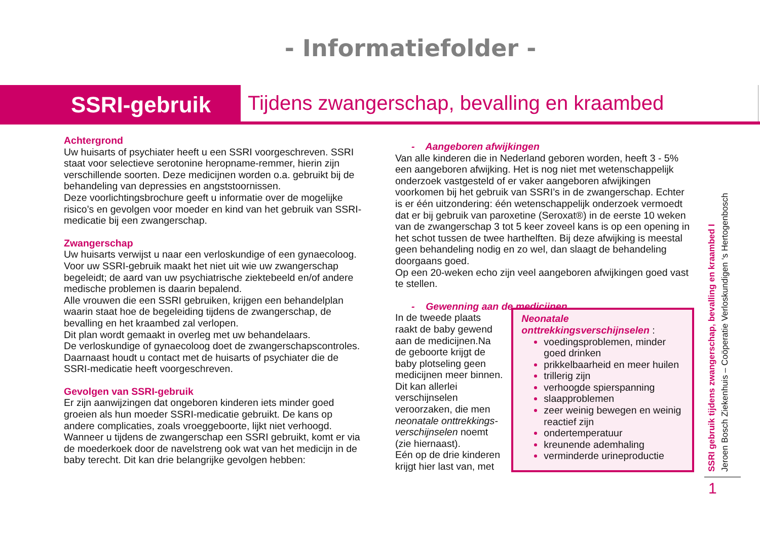- Informatiefolder -
SSRI-gebruik
Tijdens zwangerschap, bevalling en kraambed
Achtergrond
Uw huisarts of psychiater heeft u een SSRI voorgeschreven. SSRI staat voor selectieve serotonine heropname-remmer, hierin zijn verschillende soorten. Deze medicijnen worden o.a. gebruikt bij de behandeling van depressies en angststoornissen.
Deze voorlichtingsbrochure geeft u informatie over de mogelijke risico’s en gevolgen voor moeder en kind van het gebruik van SSRI-medicatie bij een zwangerschap.
Zwangerschap
Uw huisarts verwijst u naar een verloskundige of een gynaecoloog. Voor uw SSRI-gebruik maakt het niet uit wie uw zwangerschap begeleidt; de aard van uw psychiatrische ziektebeeld en/of andere medische problemen is daarin bepalend.
Alle vrouwen die een SSRI gebruiken, krijgen een behandelplan waarin staat hoe de begeleiding tijdens de zwangerschap, de bevalling en het kraambed zal verlopen.
Dit plan wordt gemaakt in overleg met uw behandelaars.
De verloskundige of gynaecoloog doet de zwangerschapscontroles. Daarnaast houdt u contact met de huisarts of psychiater die de SSRI-medicatie heeft voorgeschreven.
Gevolgen van SSRI-gebruik
Er zijn aanwijzingen dat ongeboren kinderen iets minder goed groeien als hun moeder SSRI-medicatie gebruikt. De kans op andere complicaties, zoals vroeggeboorte, lijkt niet verhoogd. Wanneer u tijdens de zwangerschap een SSRI gebruikt, komt er via de moederkoek door de navelstreng ook wat van het medicijn in de baby terecht. Dit kan drie belangrijke gevolgen hebben:
- Aangeboren afwijkingen
Van alle kinderen die in Nederland geboren worden, heeft 3 - 5% een aangeboren afwijking. Het is nog niet met wetenschappelijk onderzoek vastgesteld of er vaker aangeboren afwijkingen voorkomen bij het gebruik van SSRI’s in de zwangerschap. Echter is er één uitzondering: één wetenschappelijk onderzoek vermoedt dat er bij gebruik van paroxetine (Seroxat®) in de eerste 10 weken van de zwangerschap 3 tot 5 keer zoveel kans is op een opening in het schot tussen de twee harthelften. Bij deze afwijking is meestal geen behandeling nodig en zo wel, dan slaagt de behandeling doorgaans goed.
Op een 20-weken echo zijn veel aangeboren afwijkingen goed vast te stellen.
- Gewenning aan de medicijnen
In de tweede plaats raakt de baby gewend aan de medicijnen.Na de geboorte krijgt de baby plotseling geen medicijnen meer binnen. Dit kan allerlei verschijnselen veroorzaken, die men neonatale onttrekkings-verschijnselen noemt (zie hiernaast).
Eén op de drie kinderen krijgt hier last van, met
Neonatale onttrekkingsverschijnselen :
voedingsproblemen, minder goed drinken
prikkelbaarheid en meer huilen
trillerig zijn
verhoogde spierspanning
slaapproblemen
zeer weinig bewegen en weinig reactief zijn
ondertemperatuur
kreunende ademhaling
verminderde urineproductie
SSRI gebruik tijdens zwangerschap, bevalling en kraambed I
Jeroen Bosch Ziekenhuis – Coöperatie Verloskundigen ‘s Hertogenbosch
1